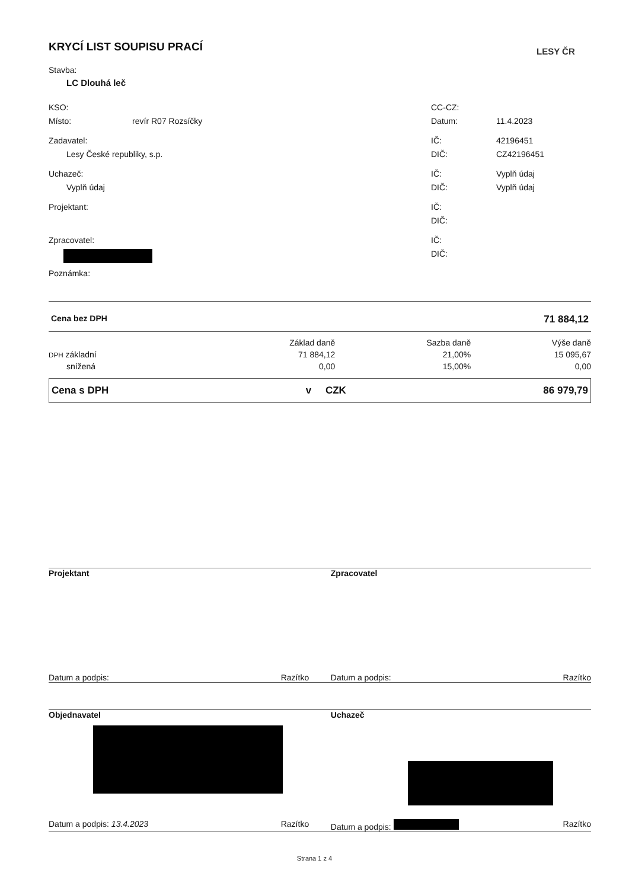KRYCÍ LIST SOUPISU PRACÍ LESY ČR
Stavba:
LC Dlouhá leč
KSO:
Místo: revír R07 Rozsíčky
Zadavatel:
Lesy České republiky, s.p.
Uchazeč:
Vyplň údaj
Projektant:
Zpracovatel:
Poznámka:
CC-CZ:
Datum: 11.4.2023
IČ: 42196451
DIČ: CZ42196451
IČ: Vyplň údaj
DIČ: Vyplň údaj
IČ:
DIČ:
IČ:
DIČ:
Cena bez DPH 71 884,12
| | Základ daně | Sazba daně | Výše daně |
| --- | --- | --- | --- |
| DPH základní | 71 884,12 | 21,00% | 15 095,67 |
| snížená | 0,00 | 15,00% | 0,00 |
Cena s DPH v CZK 86 979,79
Projektant Zpracovatel
Datum a podpis: Razítko Datum a podpis: Razítko
Objednavatel
Uchazeč
Datum a podpis: 13.4.2023 Razítko
Datum a podpis: Razítko
Strana 1 z 4